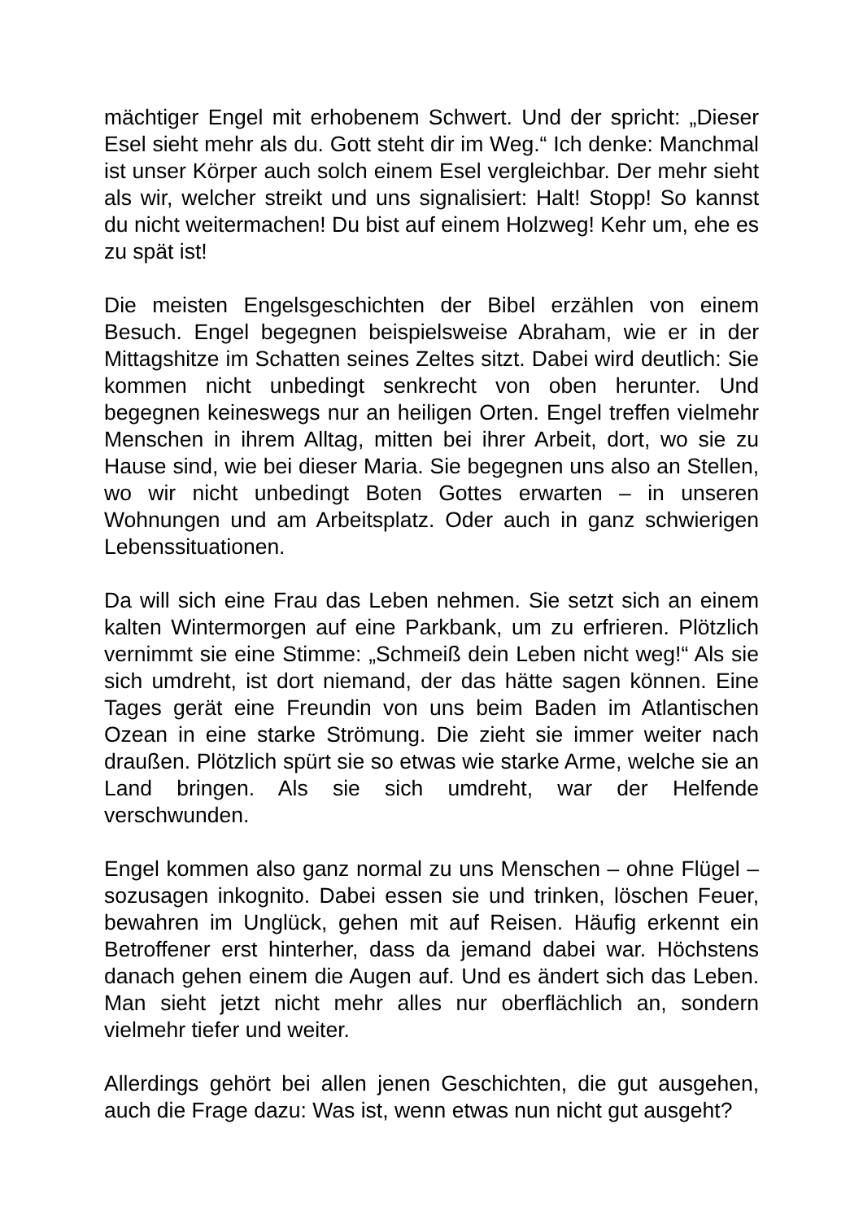mächtiger Engel mit erhobenem Schwert. Und der spricht: „Dieser Esel sieht mehr als du. Gott steht dir im Weg.“ Ich denke: Manchmal ist unser Körper auch solch einem Esel vergleichbar. Der mehr sieht als wir, welcher streikt und uns signalisiert: Halt! Stopp! So kannst du nicht weitermachen! Du bist auf einem Holzweg! Kehr um, ehe es zu spät ist!
Die meisten Engelsgeschichten der Bibel erzählen von einem Besuch. Engel begegnen beispielsweise Abraham, wie er in der Mittagshitze im Schatten seines Zeltes sitzt. Dabei wird deutlich: Sie kommen nicht unbedingt senkrecht von oben herunter. Und begegnen keineswegs nur an heiligen Orten. Engel treffen vielmehr Menschen in ihrem Alltag, mitten bei ihrer Arbeit, dort, wo sie zu Hause sind, wie bei dieser Maria. Sie begegnen uns also an Stellen, wo wir nicht unbedingt Boten Gottes erwarten – in unseren Wohnungen und am Arbeitsplatz. Oder auch in ganz schwierigen Lebenssituationen.
Da will sich eine Frau das Leben nehmen. Sie setzt sich an einem kalten Wintermorgen auf eine Parkbank, um zu erfrieren. Plötzlich vernimmt sie eine Stimme: „Schmeiß dein Leben nicht weg!“ Als sie sich umdreht, ist dort niemand, der das hätte sagen können. Eine Tages gerät eine Freundin von uns beim Baden im Atlantischen Ozean in eine starke Strömung. Die zieht sie immer weiter nach draußen. Plötzlich spürt sie so etwas wie starke Arme, welche sie an Land bringen. Als sie sich umdreht, war der Helfende verschwunden.
Engel kommen also ganz normal zu uns Menschen – ohne Flügel – sozusagen inkognito. Dabei essen sie und trinken, löschen Feuer, bewahren im Unglück, gehen mit auf Reisen. Häufig erkennt ein Betroffener erst hinterher, dass da jemand dabei war. Höchstens danach gehen einem die Augen auf. Und es ändert sich das Leben. Man sieht jetzt nicht mehr alles nur oberflächlich an, sondern vielmehr tiefer und weiter.
Allerdings gehört bei allen jenen Geschichten, die gut ausgehen, auch die Frage dazu: Was ist, wenn etwas nun nicht gut ausgeht?